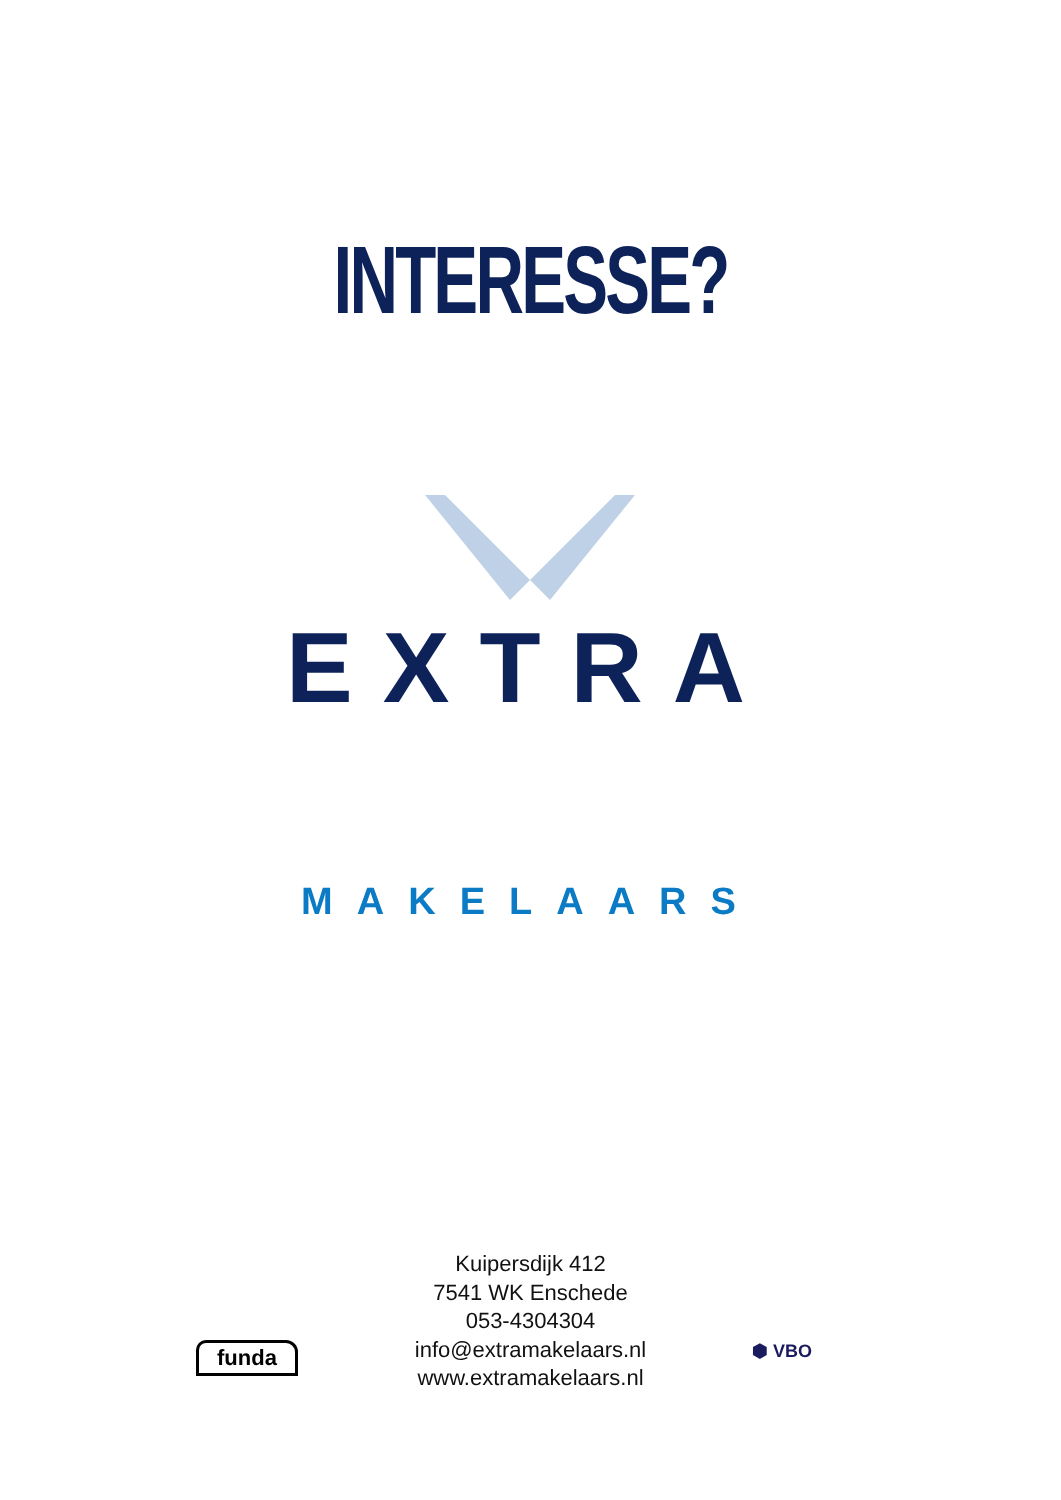INTERESSE?
EXTRA
MAKELAARS
Kuipersdijk 412
7541 WK Enschede
053-4304304
info@extramakelaars.nl
www.extramakelaars.nl
funda ⬢ VBO